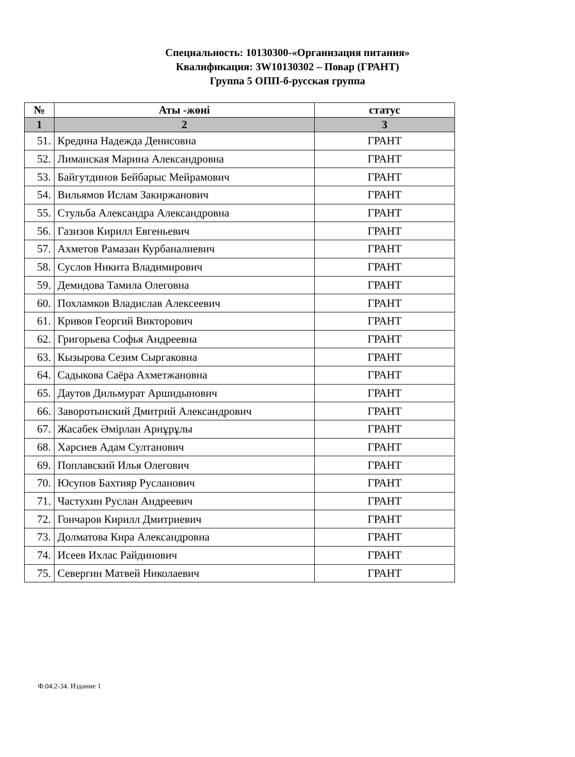Специальность: 10130300-«Организация питания»
Квалификация: 3W10130302 – Повар (ГРАНТ)
Группа 5 ОПП-б-русская группа
| № | Аты -жөні | статус |
| --- | --- | --- |
| 1 | 2 | 3 |
| 51. | Кредина Надежда Денисовна | ГРАНТ |
| 52. | Лиманская Марина Александровна | ГРАНТ |
| 53. | Байгутдинов Бейбарыс Мейрамович | ГРАНТ |
| 54. | Вильямов Ислам Закиржанович | ГРАНТ |
| 55. | Стульба Александра Александровна | ГРАНТ |
| 56. | Газизов Кирилл Евгеньевич | ГРАНТ |
| 57. | Ахметов Рамазан Курбаналиевич | ГРАНТ |
| 58. | Суслов Никита Владимирович | ГРАНТ |
| 59. | Демидова Тамила Олеговна | ГРАНТ |
| 60. | Похламков Владислав Алексеевич | ГРАНТ |
| 61. | Кривов Георгий Викторович | ГРАНТ |
| 62. | Григорьева Софья Андреевна | ГРАНТ |
| 63. | Кызырова Сезим Сыргаковна | ГРАНТ |
| 64. | Садыкова Саёра Ахметжановна | ГРАНТ |
| 65. | Даутов Дильмурат Аршидынович | ГРАНТ |
| 66. | Заворотынский Дмитрий Александрович | ГРАНТ |
| 67. | Жасабек Әмірлан Арнұрұлы | ГРАНТ |
| 68. | Харсиев Адам Султанович | ГРАНТ |
| 69. | Поплавский Илья Олегович | ГРАНТ |
| 70. | Юсупов Бахтияр Русланович | ГРАНТ |
| 71. | Частухин Руслан Андреевич | ГРАНТ |
| 72. | Гончаров Кирилл Дмитриевич | ГРАНТ |
| 73. | Долматова Кира Александровна | ГРАНТ |
| 74. | Исеев Ихлас Райдинович | ГРАНТ |
| 75. | Севергин Матвей Николаевич | ГРАНТ |
Ф.04.2-34. Издание 1